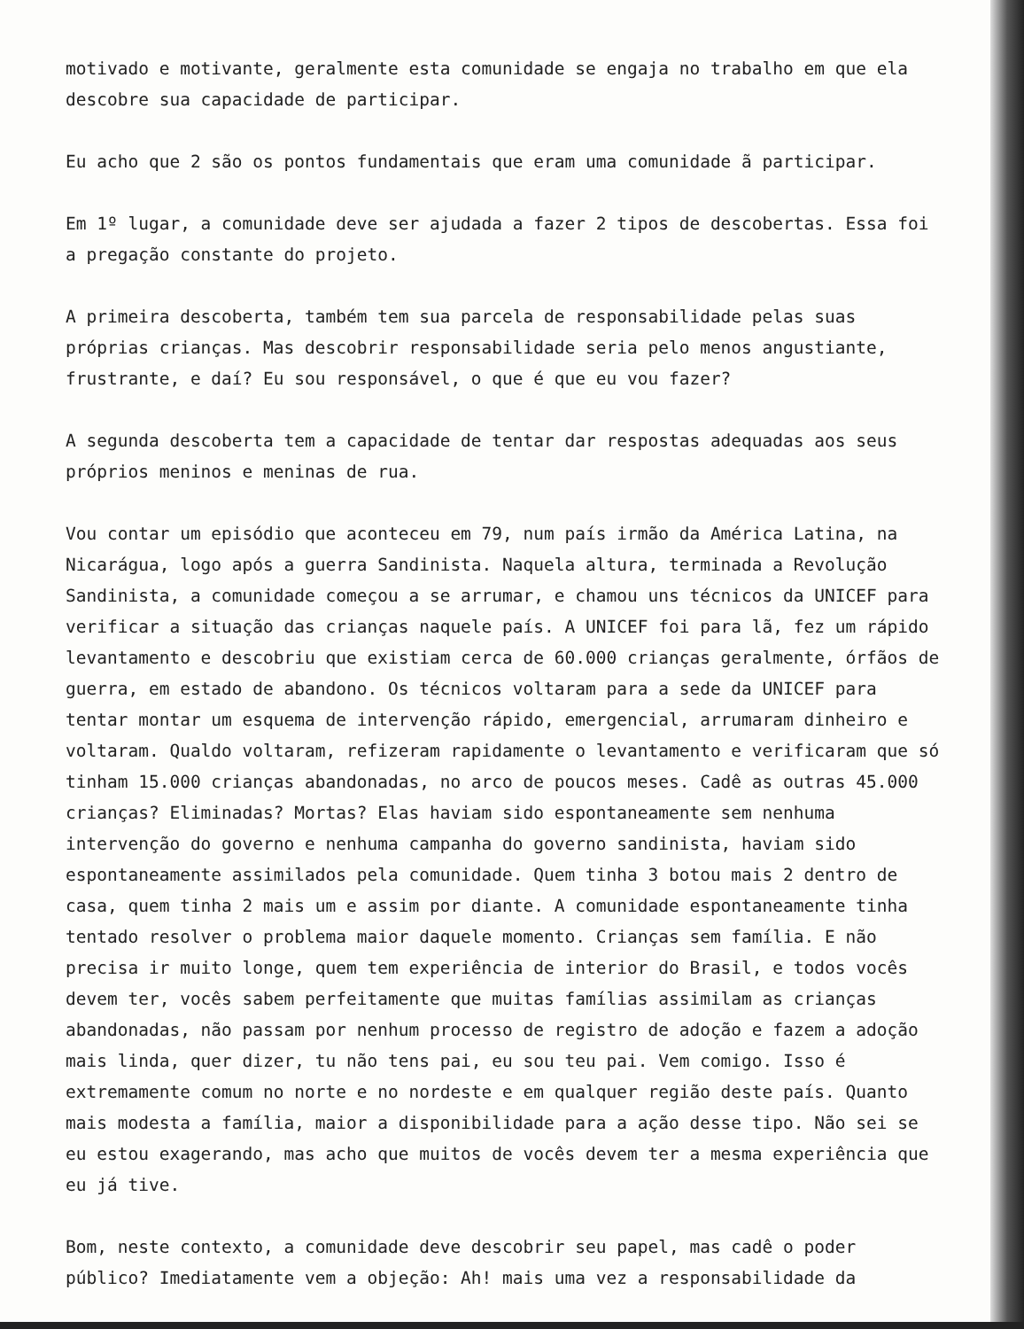motivado e motivante, geralmente esta comunidade se engaja no trabalho em que ela descobre sua capacidade de participar.
Eu acho que 2 são os pontos fundamentais que eram uma comunidade ã participar.
Em 1º lugar, a comunidade deve ser ajudada a fazer 2 tipos de descobertas. Essa foi a pregação constante do projeto.
A primeira descoberta, também tem sua parcela de responsabilidade pelas suas próprias crianças. Mas descobrir responsabilidade seria pelo menos angustiante, frustrante, e daí? Eu sou responsável, o que é que eu vou fazer?
A segunda descoberta tem a capacidade de tentar dar respostas adequadas aos seus próprios meninos e meninas de rua.
Vou contar um episódio que aconteceu em 79, num país irmão da América Latina, na Nicarágua, logo após a guerra Sandinista. Naquela altura, terminada a Revolução Sandinista, a comunidade começou a se arrumar, e chamou uns técnicos da UNICEF para verificar a situação das crianças naquele país. A UNICEF foi para lã, fez um rápido levantamento e descobriu que existiam cerca de 60.000 crianças geralmente, órfãos de guerra, em estado de abandono. Os técnicos voltaram para a sede da UNICEF para tentar montar um esquema de intervenção rápido, emergencial, arrumaram dinheiro e voltaram. Qualdo voltaram, refizeram rapidamente o levantamento e verificaram que só tinham 15.000 crianças abandonadas, no arco de poucos meses. Cadê as outras 45.000 crianças? Eliminadas? Mortas? Elas haviam sido espontaneamente sem nenhuma intervenção do governo e nenhuma campanha do governo sandinista, haviam sido espontaneamente assimilados pela comunidade. Quem tinha 3 botou mais 2 dentro de casa, quem tinha 2 mais um e assim por diante. A comunidade espontaneamente tinha tentado resolver o problema maior daquele momento. Crianças sem família. E não precisa ir muito longe, quem tem experiência de interior do Brasil, e todos vocês devem ter, vocês sabem perfeitamente que muitas famílias assimilam as crianças abandonadas, não passam por nenhum processo de registro de adoção e fazem a adoção mais linda, quer dizer, tu não tens pai, eu sou teu pai. Vem comigo. Isso é extremamente comum no norte e no nordeste e em qualquer região deste país. Quanto mais modesta a família, maior a disponibilidade para a ação desse tipo. Não sei se eu estou exagerando, mas acho que muitos de vocês devem ter a mesma experiência que eu já tive.
Bom, neste contexto, a comunidade deve descobrir seu papel, mas cadê o poder público? Imediatamente vem a objeção: Ah! mais uma vez a responsabilidade da